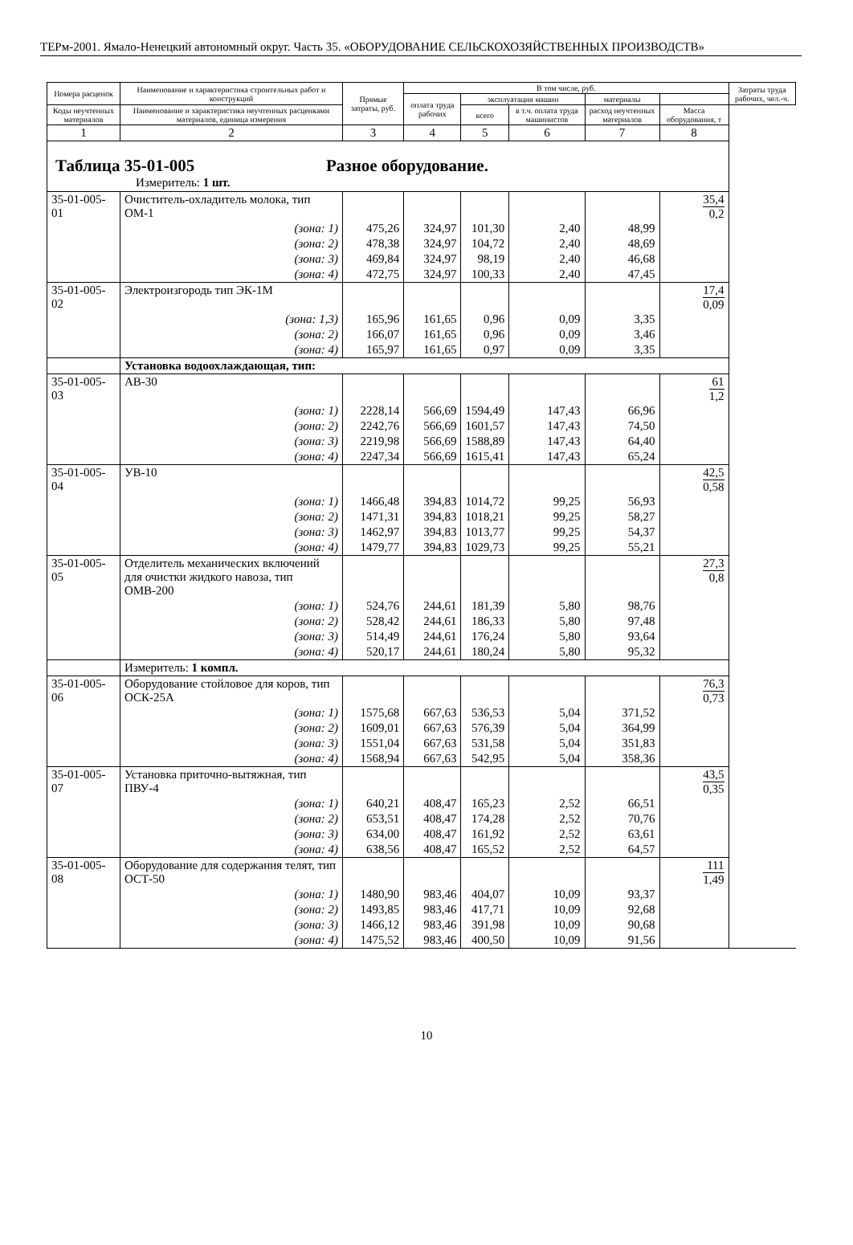ТЕРм-2001. Ямало-Ненецкий автономный округ. Часть 35. «ОБОРУДОВАНИЕ СЕЛЬСКОХОЗЯЙСТВЕННЫХ ПРОИЗВОДСТВ»
| Номера расценок | Наименование и характеристика строительных работ и конструкций | Прямые затраты, руб. | В том числе, руб. | | | | | Затраты труда рабочих, чел.-ч. |
| --- | --- | --- | --- | --- | --- | --- | --- | --- |
| | | | оплата труда рабочих | эксплуатация машин | | материалы | | |
| Коды неучтенных материалов | Наименование и характеристика неучтенных расценками материалов, единица измерения | | | всего | в т.ч. оплата труда машинистов | расход неучтенных материалов | Масса оборудования, т | |
| 1 | 2 | 3 | 4 | 5 | 6 | 7 | 8 | |
| Таблица 35-01-005 Разное оборудование. Измеритель: 1 шт. | | | | | | | | |
| 35-01-005-01 | Очиститель-охладитель молока, тип ОМ-1 | | | | | | 35,4 0,2 | |
| | (зона: 1) | 475,26 | 324,97 | 101,30 | 2,40 | 48,99 | | |
| | (зона: 2) | 478,38 | 324,97 | 104,72 | 2,40 | 48,69 | | |
| | (зона: 3) | 469,84 | 324,97 | 98,19 | 2,40 | 46,68 | | |
| | (зона: 4) | 472,75 | 324,97 | 100,33 | 2,40 | 47,45 | | |
| 35-01-005-02 | Электроизгородь тип ЭК-1М | | | | | | 17,4 0,09 | |
| | (зона: 1,3) | 165,96 | 161,65 | 0,96 | 0,09 | 3,35 | | |
| | (зона: 2) | 166,07 | 161,65 | 0,96 | 0,09 | 3,46 | | |
| | (зона: 4) | 165,97 | 161,65 | 0,97 | 0,09 | 3,35 | | |
| | Установка водоохлаждающая, тип: | | | | | | | |
| 35-01-005-03 | АВ-30 | | | | | | 61 1,2 | |
| | (зона: 1) | 2228,14 | 566,69 | 1594,49 | 147,43 | 66,96 | | |
| | (зона: 2) | 2242,76 | 566,69 | 1601,57 | 147,43 | 74,50 | | |
| | (зона: 3) | 2219,98 | 566,69 | 1588,89 | 147,43 | 64,40 | | |
| | (зона: 4) | 2247,34 | 566,69 | 1615,41 | 147,43 | 65,24 | | |
| 35-01-005-04 | УВ-10 | | | | | | 42,5 0,58 | |
| | (зона: 1) | 1466,48 | 394,83 | 1014,72 | 99,25 | 56,93 | | |
| | (зона: 2) | 1471,31 | 394,83 | 1018,21 | 99,25 | 58,27 | | |
| | (зона: 3) | 1462,97 | 394,83 | 1013,77 | 99,25 | 54,37 | | |
| | (зона: 4) | 1479,77 | 394,83 | 1029,73 | 99,25 | 55,21 | | |
| 35-01-005-05 | Отделитель механических включений для очистки жидкого навоза, тип ОМВ-200 | | | | | | 27,3 0,8 | |
| | (зона: 1) | 524,76 | 244,61 | 181,39 | 5,80 | 98,76 | | |
| | (зона: 2) | 528,42 | 244,61 | 186,33 | 5,80 | 97,48 | | |
| | (зона: 3) | 514,49 | 244,61 | 176,24 | 5,80 | 93,64 | | |
| | (зона: 4) | 520,17 | 244,61 | 180,24 | 5,80 | 95,32 | | |
| | Измеритель: 1 компл. | | | | | | | |
| 35-01-005-06 | Оборудование стойловое для коров, тип ОСК-25А | | | | | | 76,3 0,73 | |
| | (зона: 1) | 1575,68 | 667,63 | 536,53 | 5,04 | 371,52 | | |
| | (зона: 2) | 1609,01 | 667,63 | 576,39 | 5,04 | 364,99 | | |
| | (зона: 3) | 1551,04 | 667,63 | 531,58 | 5,04 | 351,83 | | |
| | (зона: 4) | 1568,94 | 667,63 | 542,95 | 5,04 | 358,36 | | |
| 35-01-005-07 | Установка приточно-вытяжная, тип ПВУ-4 | | | | | | 43,5 0,35 | |
| | (зона: 1) | 640,21 | 408,47 | 165,23 | 2,52 | 66,51 | | |
| | (зона: 2) | 653,51 | 408,47 | 174,28 | 2,52 | 70,76 | | |
| | (зона: 3) | 634,00 | 408,47 | 161,92 | 2,52 | 63,61 | | |
| | (зона: 4) | 638,56 | 408,47 | 165,52 | 2,52 | 64,57 | | |
| 35-01-005-08 | Оборудование для содержания телят, тип ОСТ-50 | | | | | | 111 1,49 | |
| | (зона: 1) | 1480,90 | 983,46 | 404,07 | 10,09 | 93,37 | | |
| | (зона: 2) | 1493,85 | 983,46 | 417,71 | 10,09 | 92,68 | | |
| | (зона: 3) | 1466,12 | 983,46 | 391,98 | 10,09 | 90,68 | | |
| | (зона: 4) | 1475,52 | 983,46 | 400,50 | 10,09 | 91,56 | | |
10